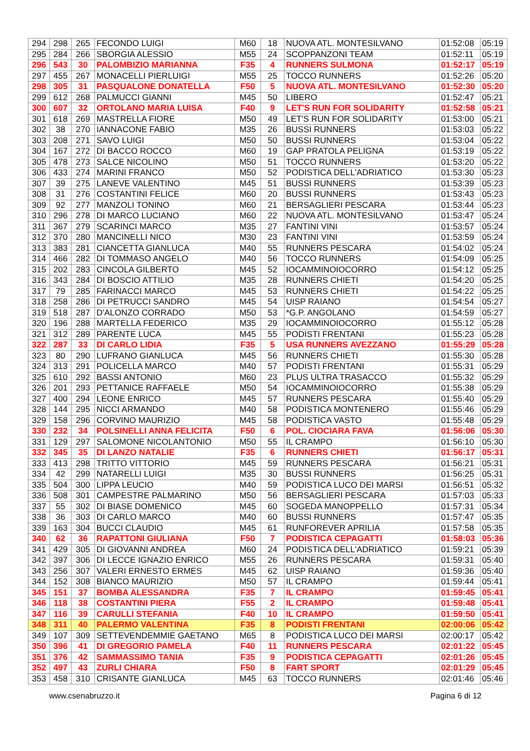| 294 | 298 | 265 | FECONDO LUIGI | M60 | 18 | NUOVA ATL. MONTESILVANO | 01:52:08 | 05:19 |
| 295 | 284 | 266 | SBORGIA ALESSIO | M55 | 24 | SCOPPANZONI TEAM | 01:52:11 | 05:19 |
| 296 | 543 | 30 | PALOMBIZIO MARIANNA | F35 | 4 | RUNNERS SULMONA | 01:52:17 | 05:19 |
| 297 | 455 | 267 | MONACELLI PIERLUIGI | M55 | 25 | TOCCO RUNNERS | 01:52:26 | 05:20 |
| 298 | 305 | 31 | PASQUALONE DONATELLA | F50 | 5 | NUOVA ATL. MONTESILVANO | 01:52:30 | 05:20 |
| 299 | 612 | 268 | PALMUCCI GIANNI | M45 | 50 | LIBERO | 01:52:47 | 05:21 |
| 300 | 607 | 32 | ORTOLANO MARIA LUISA | F40 | 9 | LET'S RUN FOR SOLIDARITY | 01:52:58 | 05:21 |
| 301 | 618 | 269 | MASTRELLA FIORE | M50 | 49 | LET'S RUN FOR SOLIDARITY | 01:53:00 | 05:21 |
| 302 | 38 | 270 | IANNACONE FABIO | M35 | 26 | BUSSI RUNNERS | 01:53:03 | 05:22 |
| 303 | 208 | 271 | SAVO LUIGI | M50 | 50 | BUSSI RUNNERS | 01:53:04 | 05:22 |
| 304 | 167 | 272 | DI BACCO ROCCO | M60 | 19 | GAP PRATOLA PELIGNA | 01:53:19 | 05:22 |
| 305 | 478 | 273 | SALCE NICOLINO | M50 | 51 | TOCCO RUNNERS | 01:53:20 | 05:22 |
| 306 | 433 | 274 | MARINI FRANCO | M50 | 52 | PODISTICA DELL'ADRIATICO | 01:53:30 | 05:23 |
| 307 | 39 | 275 | LANEVE VALENTINO | M45 | 51 | BUSSI RUNNERS | 01:53:39 | 05:23 |
| 308 | 31 | 276 | COSTANTINI FELICE | M60 | 20 | BUSSI RUNNERS | 01:53:43 | 05:23 |
| 309 | 92 | 277 | MANZOLI TONINO | M60 | 21 | BERSAGLIERI PESCARA | 01:53:44 | 05:23 |
| 310 | 296 | 278 | DI MARCO LUCIANO | M60 | 22 | NUOVA ATL. MONTESILVANO | 01:53:47 | 05:24 |
| 311 | 367 | 279 | SCARINCI MARCO | M35 | 27 | FANTINI VINI | 01:53:57 | 05:24 |
| 312 | 370 | 280 | MANCINELLI NICO | M30 | 23 | FANTINI VINI | 01:53:59 | 05:24 |
| 313 | 383 | 281 | CIANCETTA GIANLUCA | M40 | 55 | RUNNERS PESCARA | 01:54:02 | 05:24 |
| 314 | 466 | 282 | DI TOMMASO ANGELO | M40 | 56 | TOCCO RUNNERS | 01:54:09 | 05:25 |
| 315 | 202 | 283 | CINCOLA GILBERTO | M45 | 52 | IOCAMMINOIOCORRO | 01:54:12 | 05:25 |
| 316 | 343 | 284 | DI BOSCIO ATTILIO | M35 | 28 | RUNNERS CHIETI | 01:54:20 | 05:25 |
| 317 | 79 | 285 | FARINACCI MARCO | M45 | 53 | RUNNERS CHIETI | 01:54:22 | 05:25 |
| 318 | 258 | 286 | DI PETRUCCI SANDRO | M45 | 54 | UISP RAIANO | 01:54:54 | 05:27 |
| 319 | 518 | 287 | D'ALONZO CORRADO | M50 | 53 | *G.P. ANGOLANO | 01:54:59 | 05:27 |
| 320 | 196 | 288 | MARTELLA FEDERICO | M35 | 29 | IOCAMMINOIOCORRO | 01:55:12 | 05:28 |
| 321 | 312 | 289 | PARENTE LUCA | M45 | 55 | PODISTI FRENTANI | 01:55:23 | 05:28 |
| 322 | 287 | 33 | DI CARLO LIDIA | F35 | 5 | USA RUNNERS AVEZZANO | 01:55:29 | 05:28 |
| 323 | 80 | 290 | LUFRANO GIANLUCA | M45 | 56 | RUNNERS CHIETI | 01:55:30 | 05:28 |
| 324 | 313 | 291 | POLICELLA MARCO | M40 | 57 | PODISTI FRENTANI | 01:55:31 | 05:29 |
| 325 | 610 | 292 | BASSI ANTONIO | M60 | 23 | PLUS ULTRA TRASACCO | 01:55:32 | 05:29 |
| 326 | 201 | 293 | PETTANICE RAFFAELE | M50 | 54 | IOCAMMINOIOCORRO | 01:55:38 | 05:29 |
| 327 | 400 | 294 | LEONE ENRICO | M45 | 57 | RUNNERS PESCARA | 01:55:40 | 05:29 |
| 328 | 144 | 295 | NICCI ARMANDO | M40 | 58 | PODISTICA MONTENERO | 01:55:46 | 05:29 |
| 329 | 158 | 296 | CORVINO MAURIZIO | M45 | 58 | PODISTICA VASTO | 01:55:48 | 05:29 |
| 330 | 232 | 34 | POLSINELLI ANNA FELICITA | F50 | 6 | POL. CIOCIARA FAVA | 01:56:06 | 05:30 |
| 331 | 129 | 297 | SALOMONE NICOLANTONIO | M50 | 55 | IL CRAMPO | 01:56:10 | 05:30 |
| 332 | 345 | 35 | DI LANZO NATALIE | F35 | 6 | RUNNERS CHIETI | 01:56:17 | 05:31 |
| 333 | 413 | 298 | TRITTO VITTORIO | M45 | 59 | RUNNERS PESCARA | 01:56:21 | 05:31 |
| 334 | 42 | 299 | NATARELLI LUIGI | M35 | 30 | BUSSI RUNNERS | 01:56:25 | 05:31 |
| 335 | 504 | 300 | LIPPA LEUCIO | M40 | 59 | PODISTICA LUCO DEI MARSI | 01:56:51 | 05:32 |
| 336 | 508 | 301 | CAMPESTRE PALMARINO | M50 | 56 | BERSAGLIERI PESCARA | 01:57:03 | 05:33 |
| 337 | 55 | 302 | DI BIASE DOMENICO | M45 | 60 | SOGEDA MANOPPELLO | 01:57:31 | 05:34 |
| 338 | 36 | 303 | DI CARLO MARCO | M40 | 60 | BUSSI RUNNERS | 01:57:47 | 05:35 |
| 339 | 163 | 304 | BUCCI CLAUDIO | M45 | 61 | RUNFOREVER APRILIA | 01:57:58 | 05:35 |
| 340 | 62 | 36 | RAPATTONI GIULIANA | F50 | 7 | PODISTICA CEPAGATTI | 01:58:03 | 05:36 |
| 341 | 429 | 305 | DI GIOVANNI ANDREA | M60 | 24 | PODISTICA DELL'ADRIATICO | 01:59:21 | 05:39 |
| 342 | 397 | 306 | DI LECCE IGNAZIO ENRICO | M55 | 26 | RUNNERS PESCARA | 01:59:31 | 05:40 |
| 343 | 256 | 307 | VALERI ERNESTO ERMES | M45 | 62 | UISP RAIANO | 01:59:36 | 05:40 |
| 344 | 152 | 308 | BIANCO MAURIZIO | M50 | 57 | IL CRAMPO | 01:59:44 | 05:41 |
| 345 | 151 | 37 | BOMBA ALESSANDRA | F35 | 7 | IL CRAMPO | 01:59:45 | 05:41 |
| 346 | 118 | 38 | COSTANTINI PIERA | F55 | 2 | IL CRAMPO | 01:59:48 | 05:41 |
| 347 | 116 | 39 | CARULLI STEFANIA | F40 | 10 | IL CRAMPO | 01:59:50 | 05:41 |
| 348 | 311 | 40 | PALERMO VALENTINA | F35 | 8 | PODISTI FRENTANI | 02:00:06 | 05:42 |
| 349 | 107 | 309 | SETTEVENDEMMIE GAETANO | M65 | 8 | PODISTICA LUCO DEI MARSI | 02:00:17 | 05:42 |
| 350 | 396 | 41 | DI GREGORIO PAMELA | F40 | 11 | RUNNERS PESCARA | 02:01:22 | 05:45 |
| 351 | 376 | 42 | SAMMASSIMO TANIA | F35 | 9 | PODISTICA CEPAGATTI | 02:01:26 | 05:45 |
| 352 | 497 | 43 | ZURLI CHIARA | F50 | 8 | FART SPORT | 02:01:29 | 05:45 |
| 353 | 458 | 310 | CRISANTE GIANLUCA | M45 | 63 | TOCCO RUNNERS | 02:01:46 | 05:46 |
www.csenabruzzo.it Pagina 6 di 12